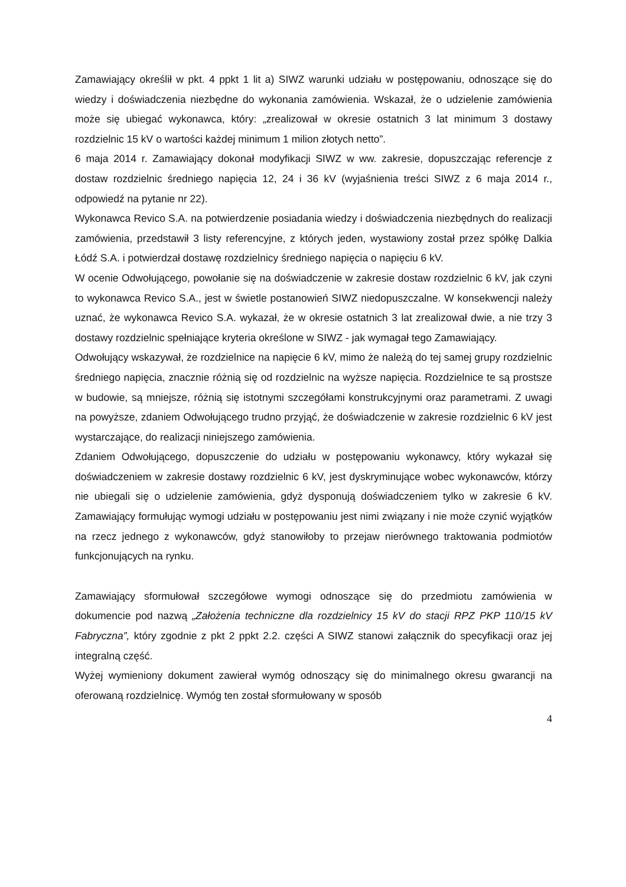Zamawiający określił w pkt. 4 ppkt 1 lit a) SIWZ warunki udziału w postępowaniu, odnoszące się do wiedzy i doświadczenia niezbędne do wykonania zamówienia. Wskazał, że o udzielenie zamówienia może się ubiegać wykonawca, który: „zrealizował w okresie ostatnich 3 lat minimum 3 dostawy rozdzielnic 15 kV o wartości każdej minimum 1 milion złotych netto”.
6 maja 2014 r. Zamawiający dokonał modyfikacji SIWZ w ww. zakresie, dopuszczając referencje z dostaw rozdzielnic średniego napięcia 12, 24 i 36 kV (wyjaśnienia treści SIWZ z 6 maja 2014 r., odpowiedź na pytanie nr 22).
Wykonawca Revico S.A. na potwierdzenie posiadania wiedzy i doświadczenia niezbędnych do realizacji zamówienia, przedstawił 3 listy referencyjne, z których jeden, wystawiony został przez spółkę Dalkia Łódź S.A. i potwierdzał dostawę rozdzielnicy średniego napięcia o napięciu 6 kV.
W ocenie Odwołującego, powołanie się na doświadczenie w zakresie dostaw rozdzielnic 6 kV, jak czyni to wykonawca Revico S.A., jest w świetle postanowień SIWZ niedopuszczalne. W konsekwencji należy uznać, że wykonawca Revico S.A. wykazał, że w okresie ostatnich 3 lat zrealizował dwie, a nie trzy 3 dostawy rozdzielnic spełniające kryteria określone w SIWZ - jak wymagał tego Zamawiający.
Odwołujący wskazywał, że rozdzielnice na napięcie 6 kV, mimo że należą do tej samej grupy rozdzielnic średniego napięcia, znacznie różnią się od rozdzielnic na wyższe napięcia. Rozdzielnice te są prostsze w budowie, są mniejsze, różnią się istotnymi szczegółami konstrukcyjnymi oraz parametrami. Z uwagi na powyższe, zdaniem Odwołującego trudno przyjąć, że doświadczenie w zakresie rozdzielnic 6 kV jest wystarczające, do realizacji niniejszego zamówienia.
Zdaniem Odwołującego, dopuszczenie do udziału w postępowaniu wykonawcy, który wykazał się doświadczeniem w zakresie dostawy rozdzielnic 6 kV, jest dyskryminujące wobec wykonawców, którzy nie ubiegali się o udzielenie zamówienia, gdyż dysponują doświadczeniem tylko w zakresie 6 kV. Zamawiający formułując wymogi udziału w postępowaniu jest nimi związany i nie może czynić wyjątków na rzecz jednego z wykonawców, gdyż stanowiłoby to przejaw nierównego traktowania podmiotów funkcjonujących na rynku.
Zamawiający sformułował szczegółowe wymogi odnoszące się do przedmiotu zamówienia w dokumencie pod nazwą „Założenia techniczne dla rozdzielnicy 15 kV do stacji RPZ PKP 110/15 kV Fabryczna”, który zgodnie z pkt 2 ppkt 2.2. części A SIWZ stanowi załącznik do specyfikacji oraz jej integralną część.
Wyżej wymieniony dokument zawierał wymóg odnoszący się do minimalnego okresu gwarancji na oferowaną rozdzielnicę. Wymóg ten został sformułowany w sposób
4